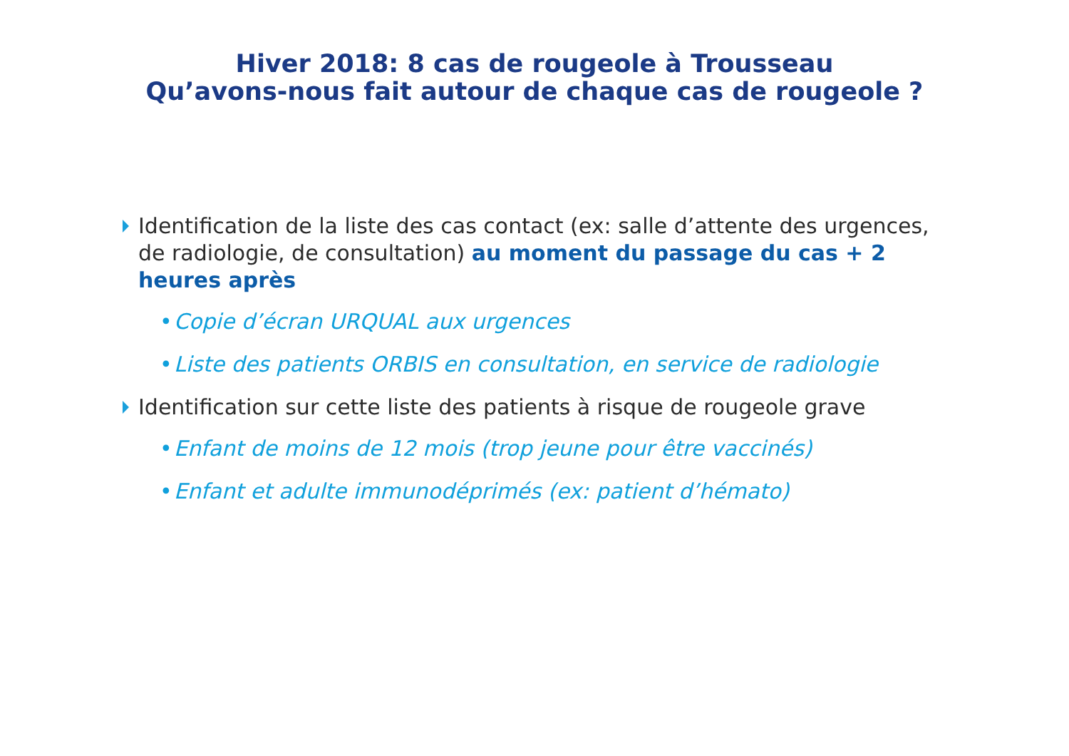Hiver 2018: 8 cas de rougeole à Trousseau
Qu’avons-nous fait autour de chaque cas de rougeole ?
Identification de la liste des cas contact (ex: salle d’attente des urgences, de radiologie, de consultation) au moment du passage du cas + 2 heures après
• Copie d’écran URQUAL aux urgences
• Liste des patients ORBIS en consultation, en service de radiologie
Identification sur cette liste des patients à risque de rougeole grave
• Enfant de moins de 12 mois (trop jeune pour être vaccinés)
• Enfant et adulte immunodéprimés (ex: patient d’hémato)